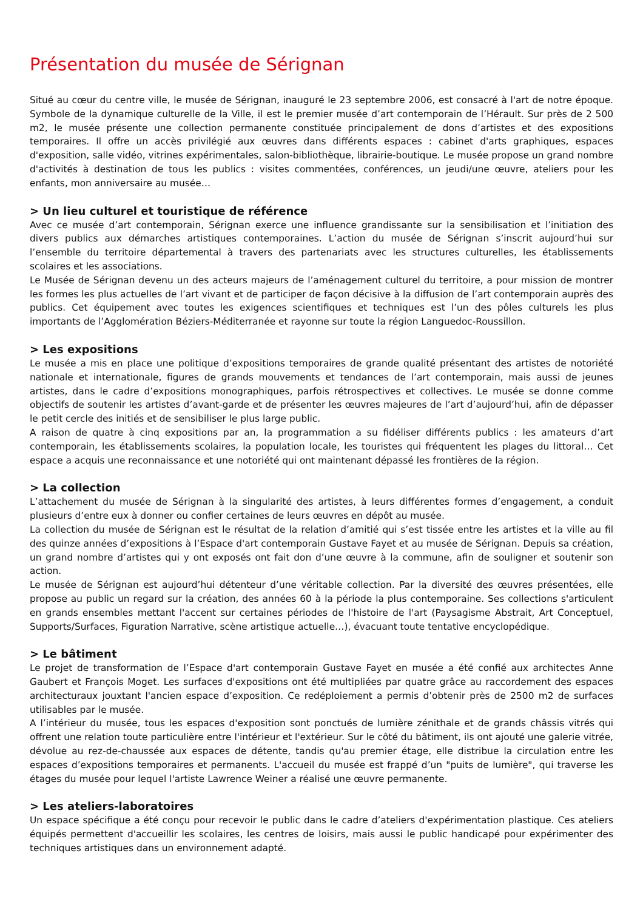Présentation du musée de Sérignan
Situé au cœur du centre ville, le musée de Sérignan, inauguré le 23 septembre 2006, est consacré à l'art de notre époque. Symbole de la dynamique culturelle de la Ville, il est le premier musée d’art contemporain de l’Hérault. Sur près de 2 500 m2, le musée présente une collection permanente constituée principalement de dons d’artistes et des expositions temporaires. Il offre un accès privilégié aux œuvres dans différents espaces : cabinet d'arts graphiques, espaces d'exposition, salle vidéo, vitrines expérimentales, salon-bibliothèque, librairie-boutique. Le musée propose un grand nombre d'activités à destination de tous les publics : visites commentées, conférences, un jeudi/une œuvre, ateliers pour les enfants, mon anniversaire au musée…
> Un lieu culturel et touristique de référence
Avec ce musée d’art contemporain, Sérignan exerce une influence grandissante sur la sensibilisation et l’initiation des divers publics aux démarches artistiques contemporaines. L’action du musée de Sérignan s’inscrit aujourd’hui sur l’ensemble du territoire départemental à travers des partenariats avec les structures culturelles, les établissements scolaires et les associations.
Le Musée de Sérignan devenu un des acteurs majeurs de l’aménagement culturel du territoire, a pour mission de montrer les formes les plus actuelles de l’art vivant et de participer de façon décisive à la diffusion de l’art contemporain auprès des publics. Cet équipement avec toutes les exigences scientifiques et techniques est l’un des pôles culturels les plus importants de l’Agglomération Béziers-Méditerranée et rayonne sur toute la région Languedoc-Roussillon.
> Les expositions
Le musée a mis en place une politique d’expositions temporaires de grande qualité présentant des artistes de notoriété nationale et internationale, figures de grands mouvements et tendances de l’art contemporain, mais aussi de jeunes artistes, dans le cadre d’expositions monographiques, parfois rétrospectives et collectives. Le musée se donne comme objectifs de soutenir les artistes d’avant-garde et de présenter les œuvres majeures de l’art d’aujourd’hui, afin de dépasser le petit cercle des initiés et de sensibiliser le plus large public.
A raison de quatre à cinq expositions par an, la programmation a su fidéliser différents publics : les amateurs d’art contemporain, les établissements scolaires, la population locale, les touristes qui fréquentent les plages du littoral… Cet espace a acquis une reconnaissance et une notoriété qui ont maintenant dépassé les frontières de la région.
> La collection
L’attachement du musée de Sérignan à la singularité des artistes, à leurs différentes formes d’engagement, a conduit plusieurs d’entre eux à donner ou confier certaines de leurs œuvres en dépôt au musée.
La collection du musée de Sérignan est le résultat de la relation d’amitié qui s’est tissée entre les artistes et la ville au fil des quinze années d’expositions à l’Espace d'art contemporain Gustave Fayet et au musée de Sérignan. Depuis sa création, un grand nombre d’artistes qui y ont exposés ont fait don d’une œuvre à la commune, afin de souligner et soutenir son action.
Le musée de Sérignan est aujourd’hui détenteur d’une véritable collection. Par la diversité des œuvres présentées, elle propose au public un regard sur la création, des années 60 à la période la plus contemporaine. Ses collections s'articulent en grands ensembles mettant l'accent sur certaines périodes de l'histoire de l'art (Paysagisme Abstrait, Art Conceptuel, Supports/Surfaces, Figuration Narrative, scène artistique actuelle…), évacuant toute tentative encyclopédique.
> Le bâtiment
Le projet de transformation de l’Espace d'art contemporain Gustave Fayet en musée a été confié aux architectes Anne Gaubert et François Moget. Les surfaces d'expositions ont été multipliées par quatre grâce au raccordement des espaces architecturaux jouxtant l'ancien espace d’exposition. Ce redéploiement a permis d’obtenir près de 2500 m2 de surfaces utilisables par le musée.
A l’intérieur du musée, tous les espaces d'exposition sont ponctués de lumière zénithale et de grands châssis vitrés qui offrent une relation toute particulière entre l'intérieur et l'extérieur. Sur le côté du bâtiment, ils ont ajouté une galerie vitrée, dévolue au rez-de-chaussée aux espaces de détente, tandis qu'au premier étage, elle distribue la circulation entre les espaces d’expositions temporaires et permanents. L'accueil du musée est frappé d’un "puits de lumière", qui traverse les étages du musée pour lequel l'artiste Lawrence Weiner a réalisé une œuvre permanente.
> Les ateliers-laboratoires
Un espace spécifique a été conçu pour recevoir le public dans le cadre d’ateliers d'expérimentation plastique. Ces ateliers équipés permettent d'accueillir les scolaires, les centres de loisirs, mais aussi le public handicapé pour expérimenter des techniques artistiques dans un environnement adapté.